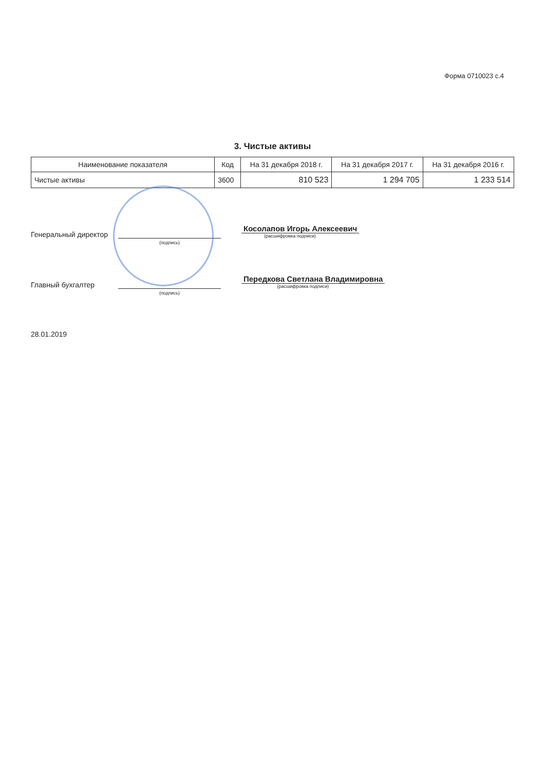Форма 0710023 с.4
3. Чистые активы
| Наименование показателя | Код | На 31 декабря 2018 г. | На 31 декабря 2017 г. | На 31 декабря 2016 г. |
| --- | --- | --- | --- | --- |
| Чистые активы | 3600 | 810 523 | 1 294 705 | 1 233 514 |
Генеральный директор
(подпись)
Косолапов Игорь Алексеевич
(расшифровка подписи)
Главный бухгалтер
(подпись)
Передкова Светлана Владимировна
(расшифровка подписи)
28.01.2019